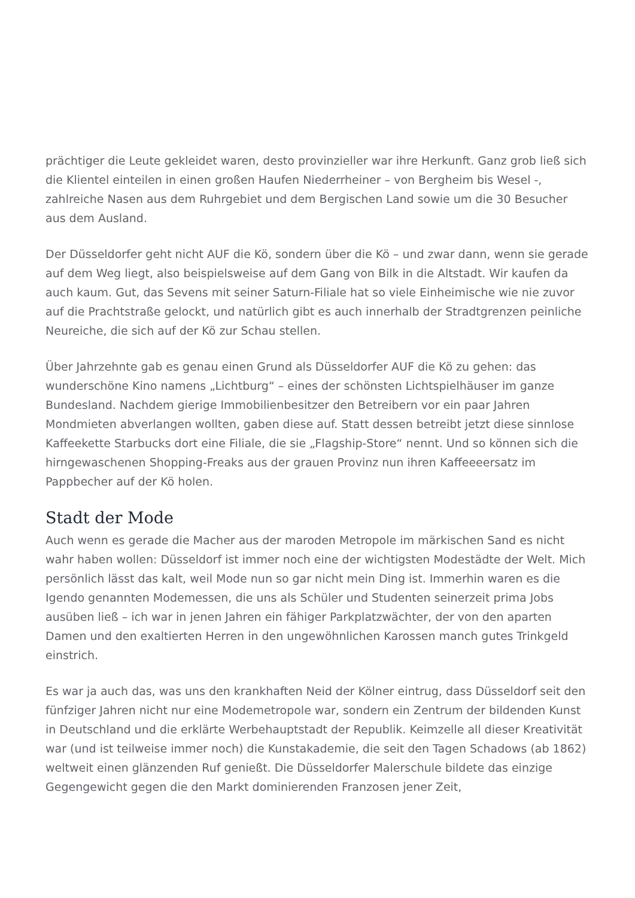prächtiger die Leute gekleidet waren, desto provinzieller war ihre Herkunft. Ganz grob ließ sich die Klientel einteilen in einen großen Haufen Niederrheiner – von Bergheim bis Wesel -, zahlreiche Nasen aus dem Ruhrgebiet und dem Bergischen Land sowie um die 30 Besucher aus dem Ausland.
Der Düsseldorfer geht nicht AUF die Kö, sondern über die Kö – und zwar dann, wenn sie gerade auf dem Weg liegt, also beispielsweise auf dem Gang von Bilk in die Altstadt. Wir kaufen da auch kaum. Gut, das Sevens mit seiner Saturn-Filiale hat so viele Einheimische wie nie zuvor auf die Prachtstraße gelockt, und natürlich gibt es auch innerhalb der Stradtgrenzen peinliche Neureiche, die sich auf der Kö zur Schau stellen.
Über Jahrzehnte gab es genau einen Grund als Düsseldorfer AUF die Kö zu gehen: das wunderschöne Kino namens „Lichtburg“ – eines der schönsten Lichtspielhäuser im ganze Bundesland. Nachdem gierige Immobilienbesitzer den Betreibern vor ein paar Jahren Mondmieten abverlangen wollten, gaben diese auf. Statt dessen betreibt jetzt diese sinnlose Kaffeekette Starbucks dort eine Filiale, die sie „Flagship-Store“ nennt. Und so können sich die hirngewaschenen Shopping-Freaks aus der grauen Provinz nun ihren Kaffeeeersatz im Pappbecher auf der Kö holen.
Stadt der Mode
Auch wenn es gerade die Macher aus der maroden Metropole im märkischen Sand es nicht wahr haben wollen: Düsseldorf ist immer noch eine der wichtigsten Modestädte der Welt. Mich persönlich lässt das kalt, weil Mode nun so gar nicht mein Ding ist. Immerhin waren es die Igendo genannten Modemessen, die uns als Schüler und Studenten seinerzeit prima Jobs ausüben ließ – ich war in jenen Jahren ein fähiger Parkplatzwächter, der von den aparten Damen und den exaltierten Herren in den ungewöhnlichen Karossen manch gutes Trinkgeld einstrich.
Es war ja auch das, was uns den krankhaften Neid der Kölner eintrug, dass Düsseldorf seit den fünfziger Jahren nicht nur eine Modemetropole war, sondern ein Zentrum der bildenden Kunst in Deutschland und die erklärte Werbehauptstadt der Republik. Keimzelle all dieser Kreativität war (und ist teilweise immer noch) die Kunstakademie, die seit den Tagen Schadows (ab 1862) weltweit einen glänzenden Ruf genießt. Die Düsseldorfer Malerschule bildete das einzige Gegengewicht gegen die den Markt dominierenden Franzosen jener Zeit,